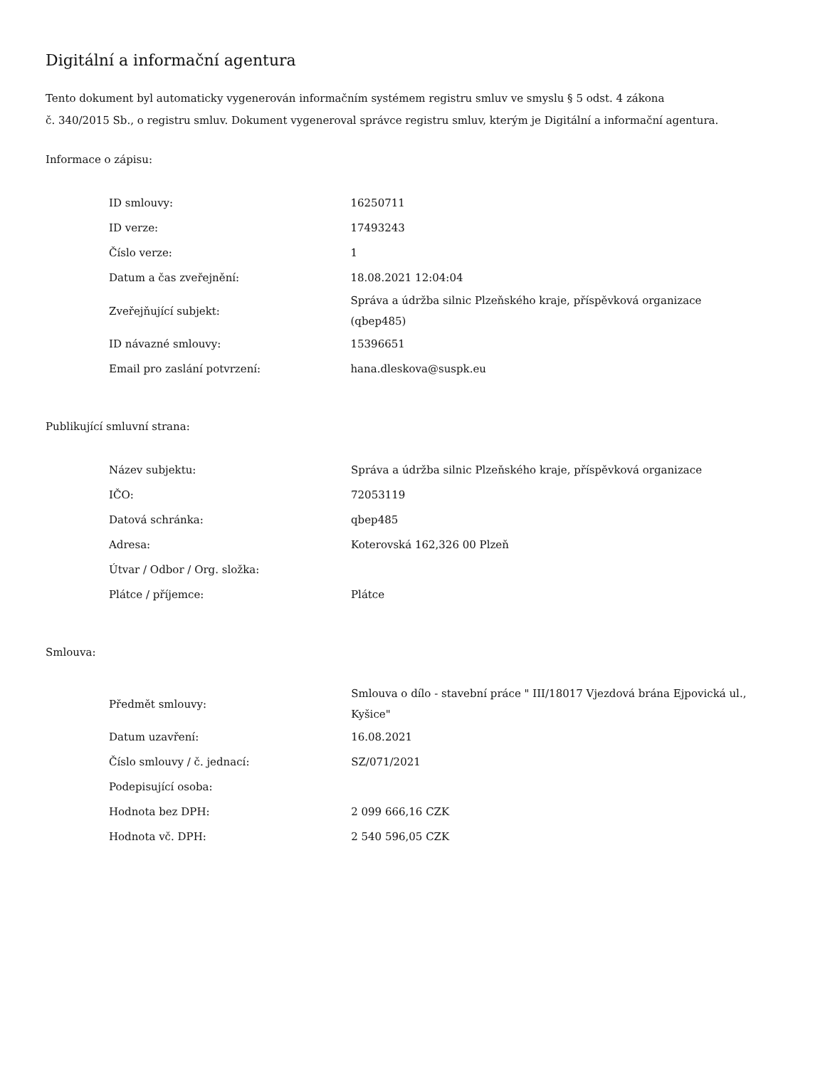Digitální a informační agentura
Tento dokument byl automaticky vygenerován informačním systémem registru smluv ve smyslu § 5 odst. 4 zákona
č. 340/2015 Sb., o registru smluv. Dokument vygeneroval správce registru smluv, kterým je Digitální a informační agentura.
Informace o zápisu:
| ID smlouvy: | 16250711 |
| ID verze: | 17493243 |
| Číslo verze: | 1 |
| Datum a čas zveřejnění: | 18.08.2021 12:04:04 |
| Zveřejňující subjekt: | Správa a údržba silnic Plzeňského kraje, příspěvková organizace (qbep485) |
| ID návazné smlouvy: | 15396651 |
| Email pro zaslání potvrzení: | hana.dleskova@suspk.eu |
Publikující smluvní strana:
| Název subjektu: | Správa a údržba silnic Plzeňského kraje, příspěvková organizace |
| IČO: | 72053119 |
| Datová schránka: | qbep485 |
| Adresa: | Koterovská 162,326 00 Plzeň |
| Útvar / Odbor / Org. složka: | |
| Plátce / příjemce: | Plátce |
Smlouva:
| Předmět smlouvy: | Smlouva o dílo - stavební práce " III/18017 Vjezdová brána Ejpovická ul., Kyšice" |
| Datum uzavření: | 16.08.2021 |
| Číslo smlouvy / č. jednací: | SZ/071/2021 |
| Podepisující osoba: | |
| Hodnota bez DPH: | 2 099 666,16 CZK |
| Hodnota vč. DPH: | 2 540 596,05 CZK |